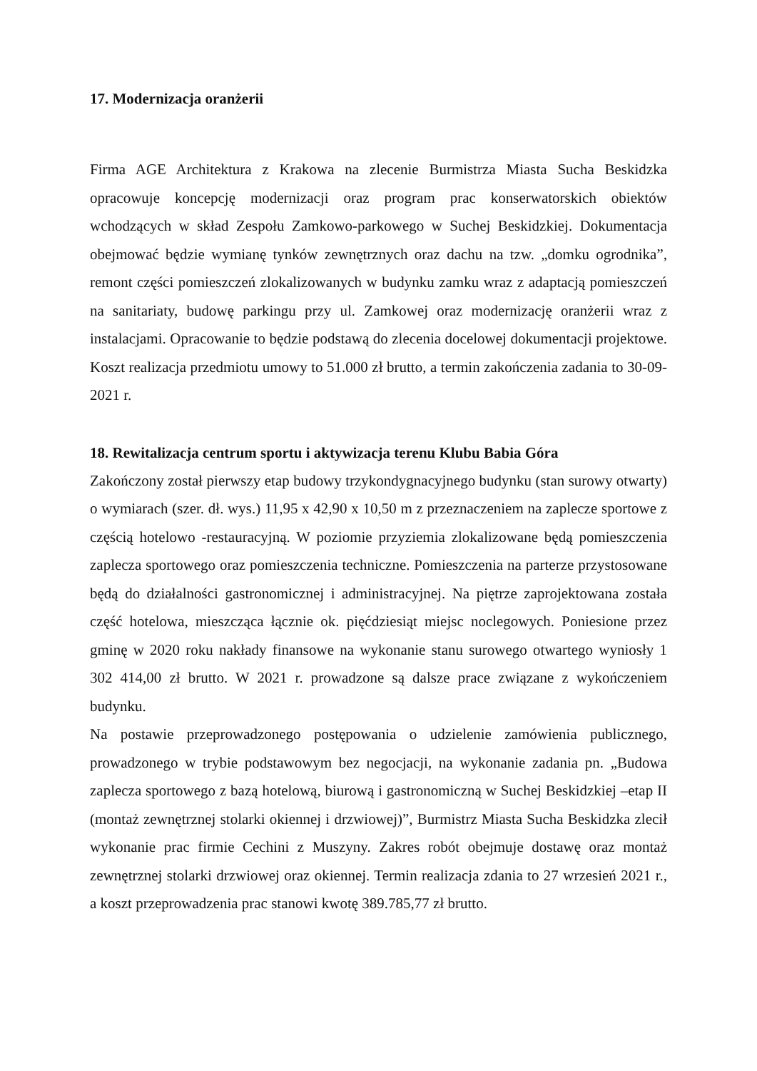17. Modernizacja oranżerii
Firma AGE Architektura z Krakowa na zlecenie Burmistrza Miasta Sucha Beskidzka opracowuje koncepcję modernizacji oraz program prac konserwatorskich obiektów wchodzących w skład Zespołu Zamkowo-parkowego w Suchej Beskidzkiej. Dokumentacja obejmować będzie wymianę tynków zewnętrznych oraz dachu na tzw. „domku ogrodnika”, remont części pomieszczeń zlokalizowanych w budynku zamku wraz z adaptacją pomieszczeń na sanitariaty, budowę parkingu przy ul. Zamkowej oraz modernizację oranżerii wraz z instalacjami. Opracowanie to będzie podstawą do zlecenia docelowej dokumentacji projektowe. Koszt realizacja przedmiotu umowy to 51.000 zł brutto, a termin zakończenia zadania to 30-09-2021 r.
18. Rewitalizacja centrum sportu i aktywizacja terenu Klubu Babia Góra
Zakończony został pierwszy etap budowy trzykondygnacyjnego budynku (stan surowy otwarty) o wymiarach (szer. dł. wys.) 11,95 x 42,90 x 10,50 m z przeznaczeniem na zaplecze sportowe z częścią hotelowo -restauracyjną. W poziomie przyziemia zlokalizowane będą pomieszczenia zaplecza sportowego oraz pomieszczenia techniczne. Pomieszczenia na parterze przystosowane będą do działalności gastronomicznej i administracyjnej. Na piętrze zaprojektowana została część hotelowa, mieszcząca łącznie ok. pięćdziesiąt miejsc noclegowych. Poniesione przez gminę w 2020 roku nakłady finansowe na wykonanie stanu surowego otwartego wyniosły 1 302 414,00 zł brutto. W 2021 r. prowadzone są dalsze prace związane z wykończeniem budynku.
Na postawie przeprowadzonego postępowania o udzielenie zamówienia publicznego, prowadzonego w trybie podstawowym bez negocjacji, na wykonanie zadania pn. „Budowa zaplecza sportowego z bazą hotelową, biurową i gastronomiczną w Suchej Beskidzkiej –etap II (montaż zewnętrznej stolarki okiennej i drzwiowej)”, Burmistrz Miasta Sucha Beskidzka zlecił wykonanie prac firmie Cechini z Muszyny. Zakres robót obejmuje dostawę oraz montaż zewnętrznej stolarki drzwiowej oraz okiennej. Termin realizacja zdania to 27 wrzesień 2021 r., a koszt przeprowadzenia prac stanowi kwotę 389.785,77 zł brutto.